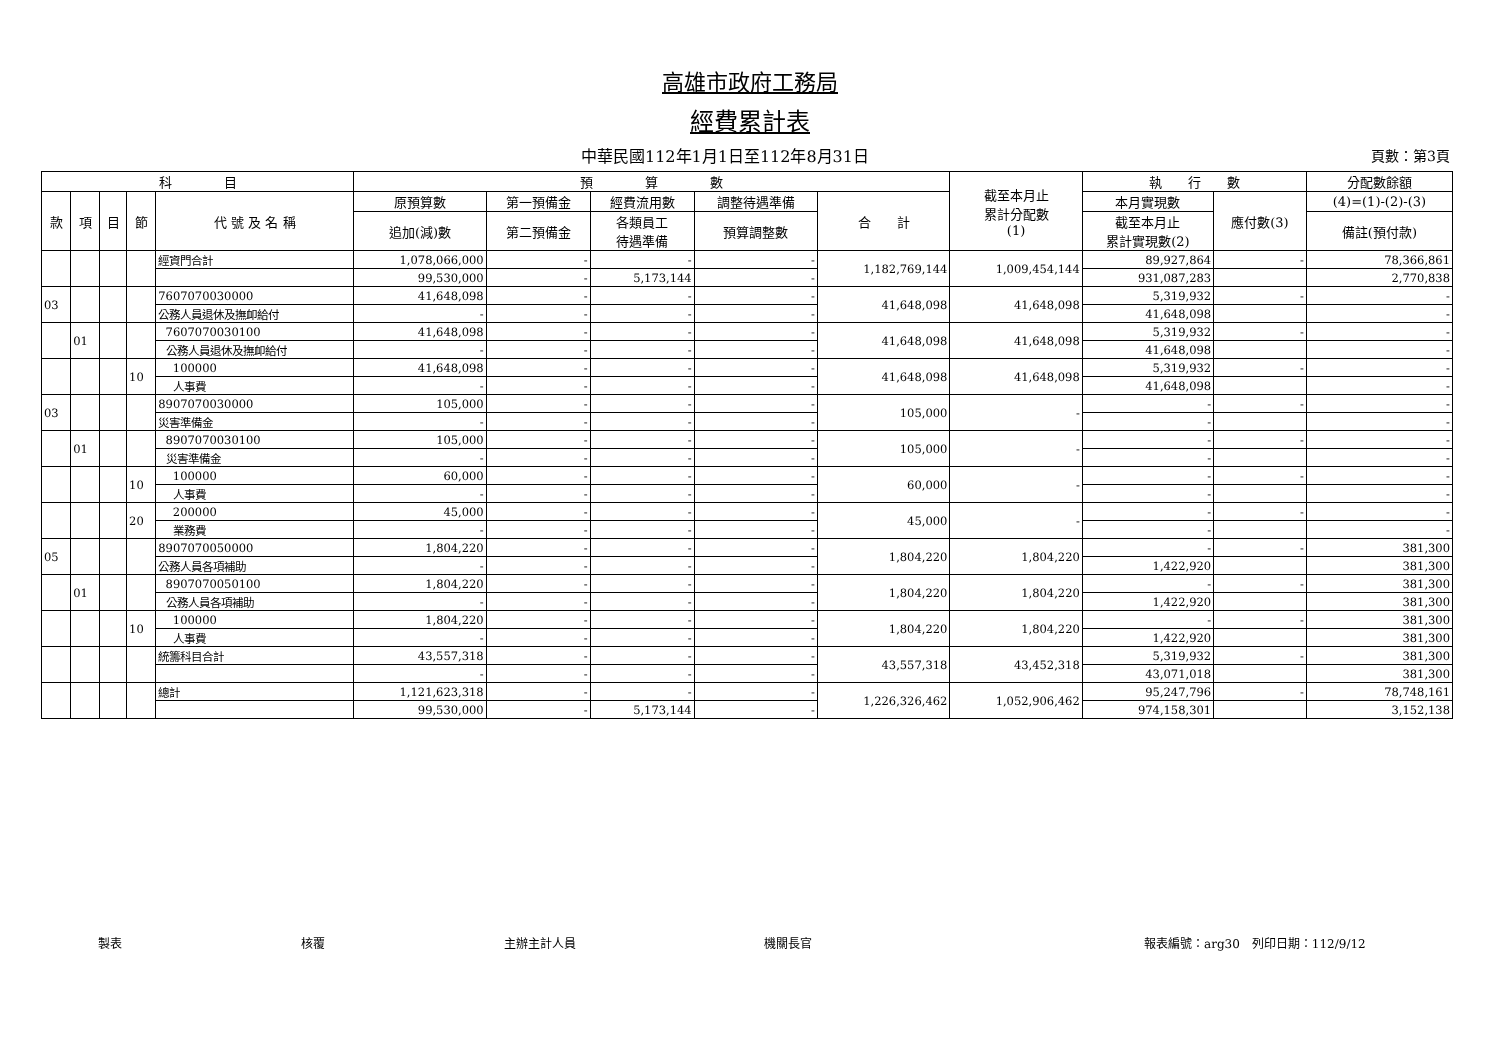高雄市政府工務局
經費累計表
中華民國112年1月1日至112年8月31日 頁數：第3頁
| 科 目 | | | | | 預 算 數 | | | | | 截至本月止 累計分配數 (1) | 執 行 數 | | 分配數餘額 |
| --- | --- | --- | --- | --- | --- | --- | --- | --- | --- | --- | --- | --- | --- |
| 款 | 項 | 目 | 節 | 代 號 及 名 稱 | 原預算數 | 第一預備金 | 經費流用數 | 調整待遇準備 | 合 計 | | 本月實現數 | 應付數(3) | (4)=(1)-(2)-(3) |
| | | | | | 追加(減)數 | 第二預備金 | 各類員工 待遇準備 | 預算調整數 | | | 截至本月止 累計實現數(2) | | 備註(預付款) |
| | | | | 經資門合計 | 1,078,066,000 | - | - | - | 1,182,769,144 | 1,009,454,144 | 89,927,864 | - | 78,366,861 |
| | | | | | 99,530,000 | - | 5,173,144 | - | | | 931,087,283 | | 2,770,838 |
| 03 | | | | 7607070030000 | 41,648,098 | - | - | - | 41,648,098 | 41,648,098 | 5,319,932 | - | - |
| | | | | 公務人員退休及撫卹給付 | - | - | - | - | | | 41,648,098 | | - |
| | 01 | | | 7607070030100 | 41,648,098 | - | - | - | 41,648,098 | 41,648,098 | 5,319,932 | - | - |
| | | | | 公務人員退休及撫卹給付 | - | - | - | - | | | 41,648,098 | | - |
| | | | 10 | 100000 | 41,648,098 | - | - | - | 41,648,098 | 41,648,098 | 5,319,932 | - | - |
| | | | | 人事費 | - | - | - | - | | | 41,648,098 | | - |
| 03 | | | | 8907070030000 | 105,000 | - | - | - | 105,000 | - | - | - | - |
| | | | | 災害準備金 | - | - | - | - | | | - | | - |
| | 01 | | | 8907070030100 | 105,000 | - | - | - | 105,000 | - | - | - | - |
| | | | | 災害準備金 | - | - | - | - | | | - | | - |
| | | | 10 | 100000 | 60,000 | - | - | - | 60,000 | - | - | - | - |
| | | | | 人事費 | - | - | - | - | | | - | | - |
| | | | 20 | 200000 | 45,000 | - | - | - | 45,000 | - | - | - | - |
| | | | | 業務費 | - | - | - | - | | | - | | - |
| 05 | | | | 8907070050000 | 1,804,220 | - | - | - | 1,804,220 | 1,804,220 | - | - | 381,300 |
| | | | | 公務人員各項補助 | - | - | - | - | | | 1,422,920 | | 381,300 |
| | 01 | | | 8907070050100 | 1,804,220 | - | - | - | 1,804,220 | 1,804,220 | - | - | 381,300 |
| | | | | 公務人員各項補助 | - | - | - | - | | | 1,422,920 | | 381,300 |
| | | | 10 | 100000 | 1,804,220 | - | - | - | 1,804,220 | 1,804,220 | - | - | 381,300 |
| | | | | 人事費 | - | - | - | - | | | 1,422,920 | | 381,300 |
| | | | | 統籌科目合計 | 43,557,318 | - | - | - | 43,557,318 | 43,452,318 | 5,319,932 | - | 381,300 |
| | | | | | - | - | - | - | | | 43,071,018 | | 381,300 |
| | | | | 總計 | 1,121,623,318 | - | - | - | 1,226,326,462 | 1,052,906,462 | 95,247,796 | - | 78,748,161 |
| | | | | | 99,530,000 | - | 5,173,144 | - | | | 974,158,301 | | 3,152,138 |
製表 核覆 主辦主計人員 機關長官 報表編號：arg30　列印日期：112/9/12